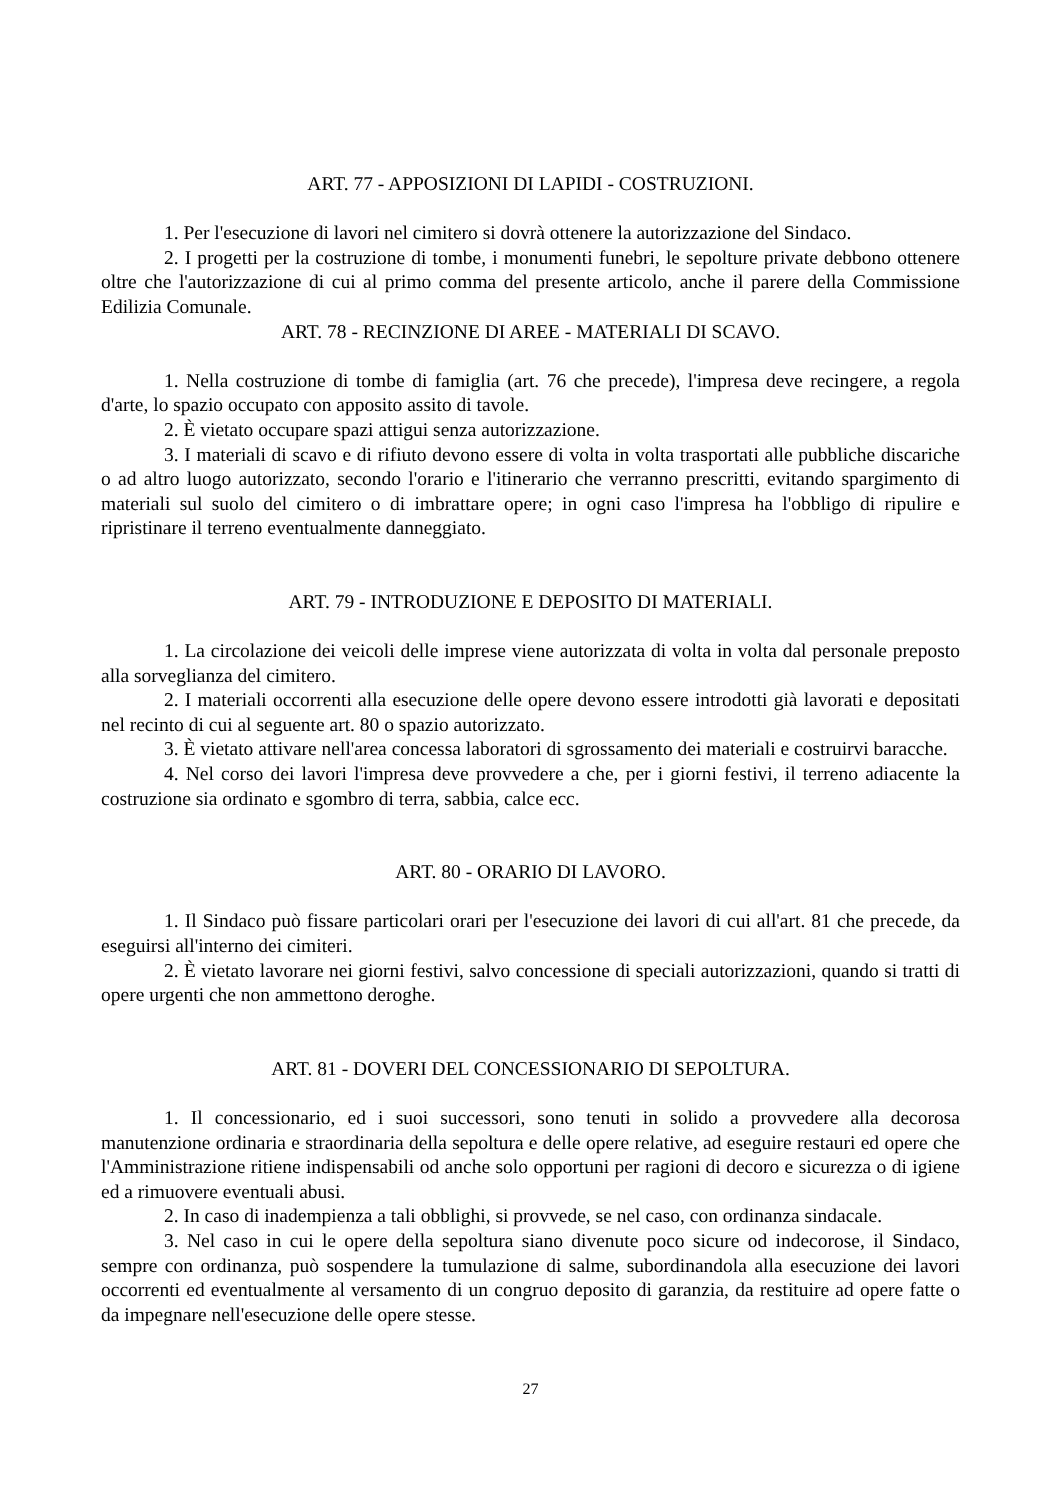ART. 77 - APPOSIZIONI DI LAPIDI - COSTRUZIONI.
1. Per l'esecuzione di lavori nel cimitero si dovrà ottenere la autorizzazione del Sindaco.
2. I progetti per la costruzione di tombe, i monumenti funebri, le sepolture private debbono ottenere oltre che l'autorizzazione di cui al primo comma del presente articolo, anche il parere della Commissione Edilizia Comunale.
ART. 78 - RECINZIONE DI AREE - MATERIALI DI SCAVO.
1. Nella costruzione di tombe di famiglia (art. 76 che precede), l'impresa deve recingere, a regola d'arte, lo spazio occupato con apposito assito di tavole.
2. È vietato occupare spazi attigui senza autorizzazione.
3. I materiali di scavo e di rifiuto devono essere di volta in volta trasportati alle pubbliche discariche o ad altro luogo autorizzato, secondo l'orario e l'itinerario che verranno prescritti, evitando spargimento di materiali sul suolo del cimitero o di imbrattare opere; in ogni caso l'impresa ha l'obbligo di ripulire e ripristinare il terreno eventualmente danneggiato.
ART. 79 - INTRODUZIONE E DEPOSITO DI MATERIALI.
1. La circolazione dei veicoli delle imprese viene autorizzata di volta in volta dal personale preposto alla sorveglianza del cimitero.
2. I materiali occorrenti alla esecuzione delle opere devono essere introdotti già lavorati e depositati nel recinto di cui al seguente art. 80 o spazio autorizzato.
3. È vietato attivare nell'area concessa laboratori di sgrossamento dei materiali e costruirvi baracche.
4. Nel corso dei lavori l'impresa deve provvedere a che, per i giorni festivi, il terreno adiacente la costruzione sia ordinato e sgombro di terra, sabbia, calce ecc.
ART. 80 - ORARIO DI LAVORO.
1. Il Sindaco può fissare particolari orari per l'esecuzione dei lavori di cui all'art. 81 che precede, da eseguirsi all'interno dei cimiteri.
2. È vietato lavorare nei giorni festivi, salvo concessione di speciali autorizzazioni, quando si tratti di opere urgenti che non ammettono deroghe.
ART. 81 - DOVERI DEL CONCESSIONARIO DI SEPOLTURA.
1. Il concessionario, ed i suoi successori, sono tenuti in solido a provvedere alla decorosa manutenzione ordinaria e straordinaria della sepoltura e delle opere relative, ad eseguire restauri ed opere che l'Amministrazione ritiene indispensabili od anche solo opportuni per ragioni di decoro e sicurezza o di igiene ed a rimuovere eventuali abusi.
2. In caso di inadempienza a tali obblighi, si provvede, se nel caso, con ordinanza sindacale.
3. Nel caso in cui le opere della sepoltura siano divenute poco sicure od indecorose, il Sindaco, sempre con ordinanza, può sospendere la tumulazione di salme, subordinandola alla esecuzione dei lavori occorrenti ed eventualmente al versamento di un congruo deposito di garanzia, da restituire ad opere fatte o da impegnare nell'esecuzione delle opere stesse.
27